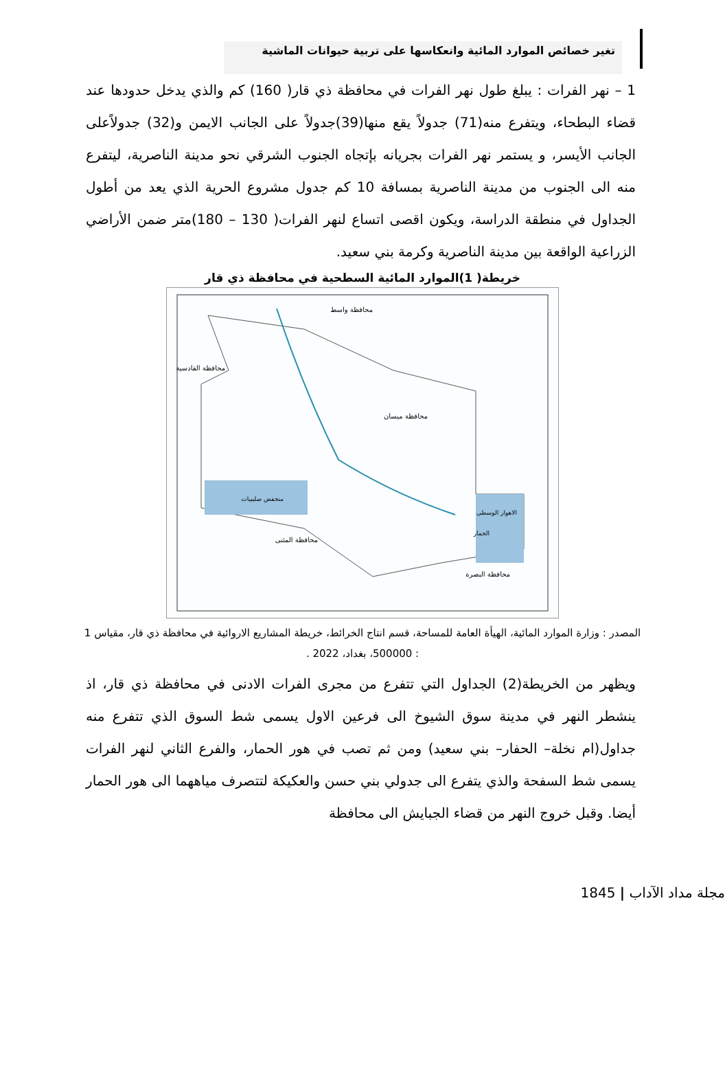تغير خصائص الموارد المائية وانعكاسها على تربية حيوانات الماشية
1 – نهر الفرات : يبلغ طول نهر الفرات في محافظة ذي قار( 160) كم والذي يدخل حدودها عند قضاء البطحاء، ويتفرع منه(71) جدولاً يقع منها(39)جدولاً على الجانب الايمن و(32) جدولاًعلى الجانب الأيسر، و يستمر نهر الفرات بجريانه بإتجاه الجنوب الشرقي نحو مدينة الناصرية، ليتفرع منه الى الجنوب من مدينة الناصرية بمسافة 10 كم جدول مشروع الحرية الذي يعد من أطول الجداول في منطقة الدراسة، ويكون اقصى اتساع لنهر الفرات( 130 – 180)متر ضمن الأراضي الزراعية الواقعة بين مدينة الناصرية وكرمة بني سعيد.
خريطة( 1)الموارد المائية السطحية في محافظة ذي قار
محافظة واسط
محافظة ميسان
محافظة القادسية
محافظة المثنى
محافظة البصرة
الاهوار الوسطى
الحمار
منخفض صليبيات
المصدر : وزارة الموارد المائية، الهيأة العامة للمساحة، قسم انتاج الخرائط، خريطة المشاريع الاروائية في محافظة ذي قار، مقياس 1 : 500000، بغداد، 2022 .
ويظهر من الخريطة(2) الجداول التي تتفرع من مجرى الفرات الادنى في محافظة ذي قار، اذ ينشطر النهر في مدينة سوق الشيوخ الى فرعين الاول يسمى شط السوق الذي تتفرع منه جداول(ام نخلة– الحفار– بني سعيد) ومن ثم تصب في هور الحمار، والفرع الثاني لنهر الفرات يسمى شط السفحة والذي يتفرع الى جدولي بني حسن والعكيكة لتتصرف مياههما الى هور الحمار أيضا. وقبل خروج النهر من قضاء الجبايش الى محافظة
مجلة مداد الآداب | 1845